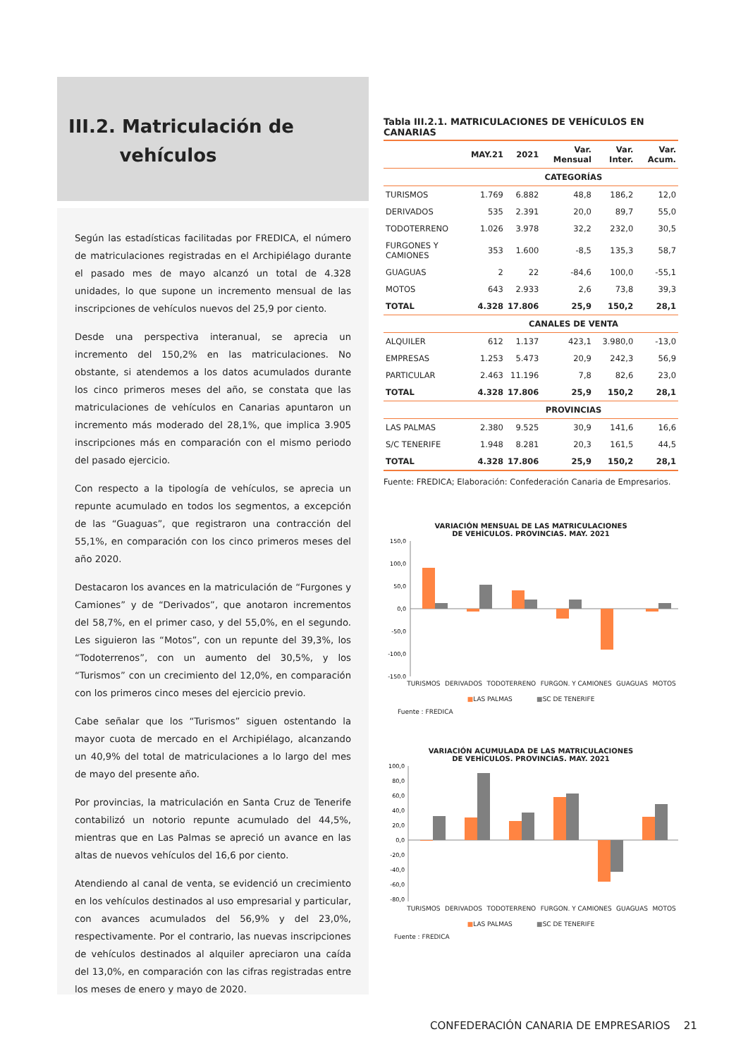III.2. Matriculación de
vehículos
Según las estadísticas facilitadas por FREDICA, el número de matriculaciones registradas en el Archipiélago durante el pasado mes de mayo alcanzó un total de 4.328 unidades, lo que supone un incremento mensual de las inscripciones de vehículos nuevos del 25,9 por ciento.
Desde una perspectiva interanual, se aprecia un incremento del 150,2% en las matriculaciones. No obstante, si atendemos a los datos acumulados durante los cinco primeros meses del año, se constata que las matriculaciones de vehículos en Canarias apuntaron un incremento más moderado del 28,1%, que implica 3.905 inscripciones más en comparación con el mismo periodo del pasado ejercicio.
Con respecto a la tipología de vehículos, se aprecia un repunte acumulado en todos los segmentos, a excepción de las “Guaguas”, que registraron una contracción del 55,1%, en comparación con los cinco primeros meses del año 2020.
Destacaron los avances en la matriculación de “Furgones y Camiones” y de “Derivados”, que anotaron incrementos del 58,7%, en el primer caso, y del 55,0%, en el segundo. Les siguieron las “Motos”, con un repunte del 39,3%, los “Todoterrenos”, con un aumento del 30,5%, y los “Turismos” con un crecimiento del 12,0%, en comparación con los primeros cinco meses del ejercicio previo.
Cabe señalar que los “Turismos” siguen ostentando la mayor cuota de mercado en el Archipiélago, alcanzando un 40,9% del total de matriculaciones a lo largo del mes de mayo del presente año.
Por provincias, la matriculación en Santa Cruz de Tenerife contabilizó un notorio repunte acumulado del 44,5%, mientras que en Las Palmas se apreció un avance en las altas de nuevos vehículos del 16,6 por ciento.
Atendiendo al canal de venta, se evidenció un crecimiento en los vehículos destinados al uso empresarial y particular, con avances acumulados del 56,9% y del 23,0%, respectivamente. Por el contrario, las nuevas inscripciones de vehículos destinados al alquiler apreciaron una caída del 13,0%, en comparación con las cifras registradas entre los meses de enero y mayo de 2020.
Tabla III.2.1. MATRICULACIONES DE VEHÍCULOS EN CANARIAS
| | MAY.21 | 2021 | Var. Mensual | Var. Inter. | Var. Acum. |
| --- | --- | --- | --- | --- | --- |
| | CATEGORÍAS | | | | |
| TURISMOS | 1.769 | 6.882 | 48,8 | 186,2 | 12,0 |
| DERIVADOS | 535 | 2.391 | 20,0 | 89,7 | 55,0 |
| TODOTERRENO | 1.026 | 3.978 | 32,2 | 232,0 | 30,5 |
| FURGONES Y CAMIONES | 353 | 1.600 | -8,5 | 135,3 | 58,7 |
| GUAGUAS | 2 | 22 | -84,6 | 100,0 | -55,1 |
| MOTOS | 643 | 2.933 | 2,6 | 73,8 | 39,3 |
| TOTAL | 4.328 | 17.806 | 25,9 | 150,2 | 28,1 |
| | CANALES DE VENTA | | | | |
| ALQUILER | 612 | 1.137 | 423,1 | 3.980,0 | -13,0 |
| EMPRESAS | 1.253 | 5.473 | 20,9 | 242,3 | 56,9 |
| PARTICULAR | 2.463 | 11.196 | 7,8 | 82,6 | 23,0 |
| TOTAL | 4.328 | 17.806 | 25,9 | 150,2 | 28,1 |
| | PROVINCIAS | | | | |
| LAS PALMAS | 2.380 | 9.525 | 30,9 | 141,6 | 16,6 |
| S/C TENERIFE | 1.948 | 8.281 | 20,3 | 161,5 | 44,5 |
| TOTAL | 4.328 | 17.806 | 25,9 | 150,2 | 28,1 |
Fuente: FREDICA; Elaboración: Confederación Canaria de Empresarios.
VARIACIÓN MENSUAL DE LAS MATRICULACIONES
DE VEHÍCULOS. PROVINCIAS. MAY. 2021
150,0
100,0
50,0
0,0
-50,0
-100,0
-150,0
TURISMOS DERIVADOS TODOTERRENO FURGON. Y CAMIONES GUAGUAS MOTOS
■LAS PALMAS ■SC DE TENERIFE
Fuente : FREDICA
VARIACIÓN ACUMULADA DE LAS MATRICULACIONES
DE VEHÍCULOS. PROVINCIAS. MAY. 2021
100,0
80,0
60,0
40,0
20,0
0,0
-20,0
-40,0
-60,0
-80,0
TURISMOS DERIVADOS TODOTERRENO FURGON. Y CAMIONES GUAGUAS MOTOS
■LAS PALMAS ■SC DE TENERIFE
Fuente : FREDICA
CONFEDERACIÓN CANARIA DE EMPRESARIOS 21